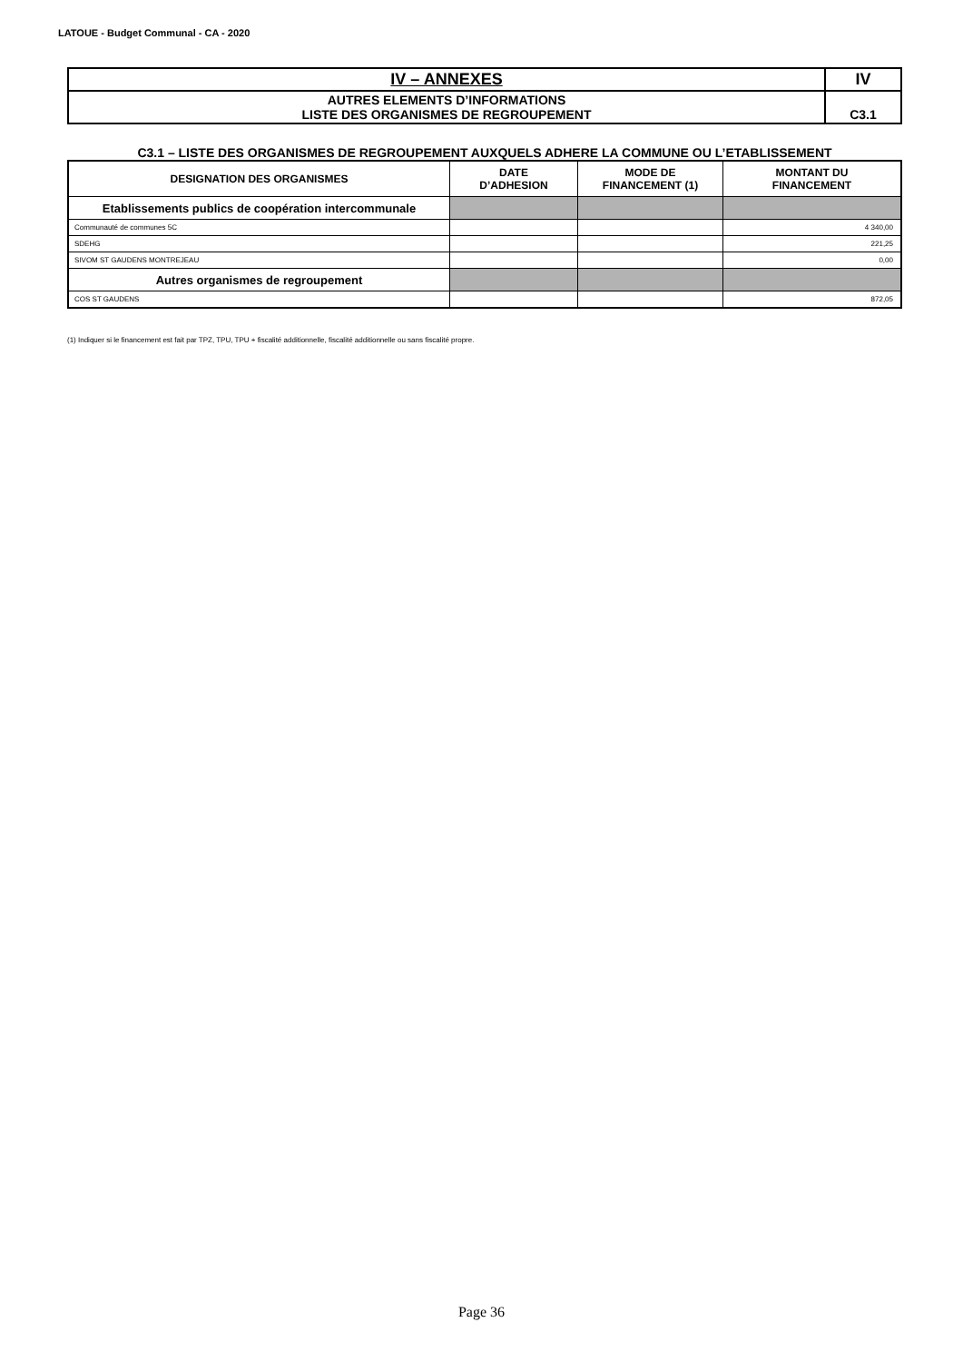LATOUE - Budget Communal - CA - 2020
| IV – ANNEXES | IV |
| AUTRES ELEMENTS D’INFORMATIONS LISTE DES ORGANISMES DE REGROUPEMENT | C3.1 |
C3.1 – LISTE DES ORGANISMES DE REGROUPEMENT AUXQUELS ADHERE LA COMMUNE OU L’ETABLISSEMENT
| DESIGNATION DES ORGANISMES | DATE D’ADHESION | MODE DE FINANCEMENT (1) | MONTANT DU FINANCEMENT |
| --- | --- | --- | --- |
| Etablissements publics de coopération intercommunale | | | |
| Communauté de communes 5C | | | 4 340,00 |
| SDEHG | | | 221,25 |
| SIVOM ST GAUDENS MONTREJEAU | | | 0,00 |
| Autres organismes de regroupement | | | |
| COS ST GAUDENS | | | 872,05 |
(1) Indiquer si le financement est fait par TPZ, TPU, TPU + fiscalité additionnelle, fiscalité additionnelle ou sans fiscalité propre.
Page 36